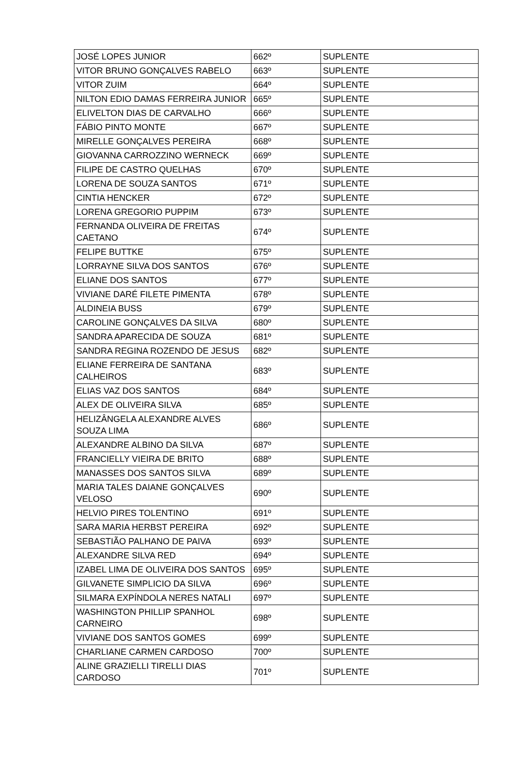| JOSÉ LOPES JUNIOR | 662º | SUPLENTE |
| VITOR BRUNO GONÇALVES RABELO | 663º | SUPLENTE |
| VITOR ZUIM | 664º | SUPLENTE |
| NILTON EDIO DAMAS FERREIRA JUNIOR | 665º | SUPLENTE |
| ELIVELTON DIAS DE CARVALHO | 666º | SUPLENTE |
| FÁBIO PINTO MONTE | 667º | SUPLENTE |
| MIRELLE GONÇALVES PEREIRA | 668º | SUPLENTE |
| GIOVANNA CARROZZINO WERNECK | 669º | SUPLENTE |
| FILIPE DE CASTRO QUELHAS | 670º | SUPLENTE |
| LORENA DE SOUZA SANTOS | 671º | SUPLENTE |
| CINTIA HENCKER | 672º | SUPLENTE |
| LORENA GREGORIO PUPPIM | 673º | SUPLENTE |
| FERNANDA OLIVEIRA DE FREITAS CAETANO | 674º | SUPLENTE |
| FELIPE BUTTKE | 675º | SUPLENTE |
| LORRAYNE SILVA DOS SANTOS | 676º | SUPLENTE |
| ELIANE DOS SANTOS | 677º | SUPLENTE |
| VIVIANE DARÉ FILETE PIMENTA | 678º | SUPLENTE |
| ALDINEIA BUSS | 679º | SUPLENTE |
| CAROLINE GONÇALVES DA SILVA | 680º | SUPLENTE |
| SANDRA APARECIDA DE SOUZA | 681º | SUPLENTE |
| SANDRA REGINA ROZENDO DE JESUS | 682º | SUPLENTE |
| ELIANE FERREIRA DE SANTANA CALHEIROS | 683º | SUPLENTE |
| ELIAS VAZ DOS SANTOS | 684º | SUPLENTE |
| ALEX DE OLIVEIRA SILVA | 685º | SUPLENTE |
| HELIZÂNGELA ALEXANDRE ALVES SOUZA LIMA | 686º | SUPLENTE |
| ALEXANDRE ALBINO DA SILVA | 687º | SUPLENTE |
| FRANCIELLY VIEIRA DE BRITO | 688º | SUPLENTE |
| MANASSES DOS SANTOS SILVA | 689º | SUPLENTE |
| MARIA TALES DAIANE GONÇALVES VELOSO | 690º | SUPLENTE |
| HELVIO PIRES TOLENTINO | 691º | SUPLENTE |
| SARA MARIA HERBST PEREIRA | 692º | SUPLENTE |
| SEBASTIÃO PALHANO DE PAIVA | 693º | SUPLENTE |
| ALEXANDRE SILVA RED | 694º | SUPLENTE |
| IZABEL LIMA DE OLIVEIRA DOS SANTOS | 695º | SUPLENTE |
| GILVANETE SIMPLICIO DA SILVA | 696º | SUPLENTE |
| SILMARA EXPÍNDOLA NERES NATALI | 697º | SUPLENTE |
| WASHINGTON PHILLIP SPANHOL CARNEIRO | 698º | SUPLENTE |
| VIVIANE DOS SANTOS GOMES | 699º | SUPLENTE |
| CHARLIANE CARMEN CARDOSO | 700º | SUPLENTE |
| ALINE GRAZIELLI TIRELLI DIAS CARDOSO | 701º | SUPLENTE |